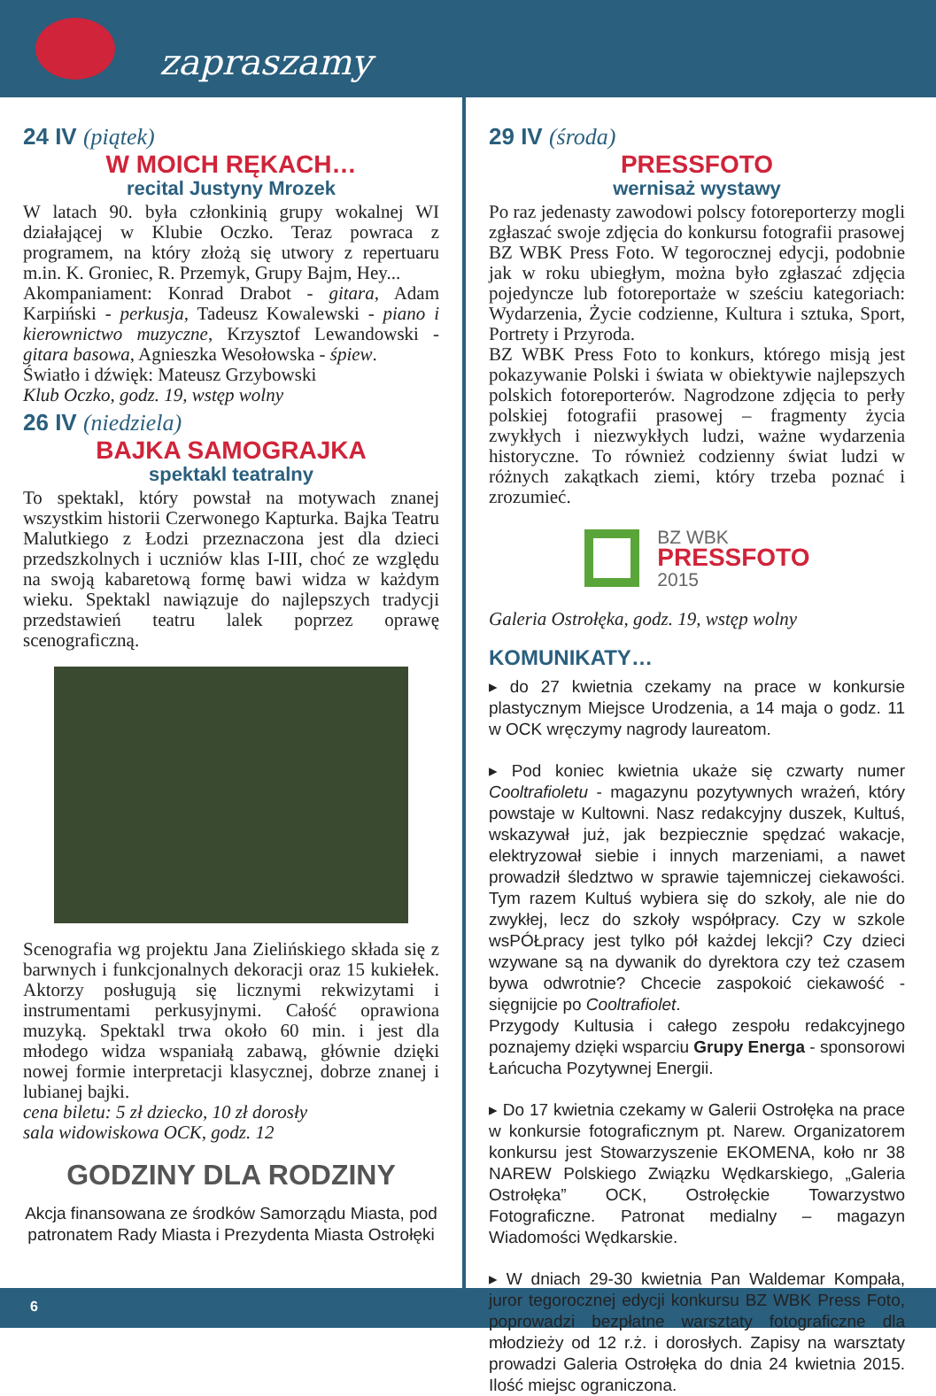zapraszamy
24 IV (piątek)
W MOICH RĘKACH…
recital Justyny Mrozek
W latach 90. była członkinią grupy wokalnej WI działającej w Klubie Oczko. Teraz powraca z programem, na który złożą się utwory z repertuaru m.in. K. Groniec, R. Przemyk, Grupy Bajm, Hey...
Akompaniament: Konrad Drabot - gitara, Adam Karpiński - perkusja, Tadeusz Kowalewski - piano i kierownictwo muzyczne, Krzysztof Lewandowski - gitara basowa, Agnieszka Wesołowska - śpiew.
Światło i dźwięk: Mateusz Grzybowski
Klub Oczko, godz. 19, wstęp wolny
26 IV (niedziela)
BAJKA SAMOGRAJKA
spektakl teatralny
To spektakl, który powstał na motywach znanej wszystkim historii Czerwonego Kapturka. Bajka Teatru Malutkiego z Łodzi przeznaczona jest dla dzieci przedszkolnych i uczniów klas I-III, choć ze względu na swoją kabaretową formę bawi widza w każdym wieku. Spektakl nawiązuje do najlepszych tradycji przedstawień teatru lalek poprzez oprawę scenograficzną.
Scenografia wg projektu Jana Zielińskiego składa się z barwnych i funkcjonalnych dekoracji oraz 15 kukiełek. Aktorzy posługują się licznymi rekwizytami i instrumentami perkusyjnymi. Całość oprawiona muzyką. Spektakl trwa około 60 min. i jest dla młodego widza wspaniałą zabawą, głównie dzięki nowej formie interpretacji klasycznej, dobrze znanej i lubianej bajki.
cena biletu: 5 zł dziecko, 10 zł dorosły
sala widowiskowa OCK, godz. 12
GODZINY DLA RODZINY
Akcja finansowana ze środków Samorządu Miasta, pod patronatem Rady Miasta i Prezydenta Miasta Ostrołęki
29 IV (środa)
PRESSFOTO
wernisaż wystawy
Po raz jedenasty zawodowi polscy fotoreporterzy mogli zgłaszać swoje zdjęcia do konkursu fotografii prasowej BZ WBK Press Foto. W tegorocznej edycji, podobnie jak w roku ubiegłym, można było zgłaszać zdjęcia pojedyncze lub fotoreportaże w sześciu kategoriach: Wydarzenia, Życie codzienne, Kultura i sztuka, Sport, Portrety i Przyroda.
BZ WBK Press Foto to konkurs, którego misją jest pokazywanie Polski i świata w obiektywie najlepszych polskich fotoreporterów. Nagrodzone zdjęcia to perły polskiej fotografii prasowej – fragmenty życia zwykłych i niezwykłych ludzi, ważne wydarzenia historyczne. To również codzienny świat ludzi w różnych zakątkach ziemi, który trzeba poznać i zrozumieć.
BZ WBK
PRESSFOTO
2015
Galeria Ostrołęka, godz. 19, wstęp wolny
KOMUNIKATY…
▸ do 27 kwietnia czekamy na prace w konkursie plastycznym Miejsce Urodzenia, a 14 maja o godz. 11 w OCK wręczymy nagrody laureatom.
▸ Pod koniec kwietnia ukaże się czwarty numer Cooltrafioletu - magazynu pozytywnych wrażeń, który powstaje w Kultowni. Nasz redakcyjny duszek, Kultuś, wskazywał już, jak bezpiecznie spędzać wakacje, elektryzował siebie i innych marzeniami, a nawet prowadził śledztwo w sprawie tajemniczej ciekawości. Tym razem Kultuś wybiera się do szkoły, ale nie do zwykłej, lecz do szkoły współpracy. Czy w szkole wsPÓŁpracy jest tylko pół każdej lekcji? Czy dzieci wzywane są na dywanik do dyrektora czy też czasem bywa odwrotnie? Chcecie zaspokoić ciekawość - sięgnijcie po Cooltrafiolet.
Przygody Kultusia i całego zespołu redakcyjnego poznajemy dzięki wsparciu Grupy Energa - sponsorowi Łańcucha Pozytywnej Energii.
▸ Do 17 kwietnia czekamy w Galerii Ostrołęka na prace w konkursie fotograficznym pt. Narew. Organizatorem konkursu jest Stowarzyszenie EKOMENA, koło nr 38 NAREW Polskiego Związku Wędkarskiego, „Galeria Ostrołęka” OCK, Ostrołęckie Towarzystwo Fotograficzne. Patronat medialny – magazyn Wiadomości Wędkarskie.
▸ W dniach 29-30 kwietnia Pan Waldemar Kompała, juror tegorocznej edycji konkursu BZ WBK Press Foto, poprowadzi bezpłatne warsztaty fotograficzne dla młodzieży od 12 r.ż. i dorosłych. Zapisy na warsztaty prowadzi Galeria Ostrołęka do dnia 24 kwietnia 2015. Ilość miejsc ograniczona.
6